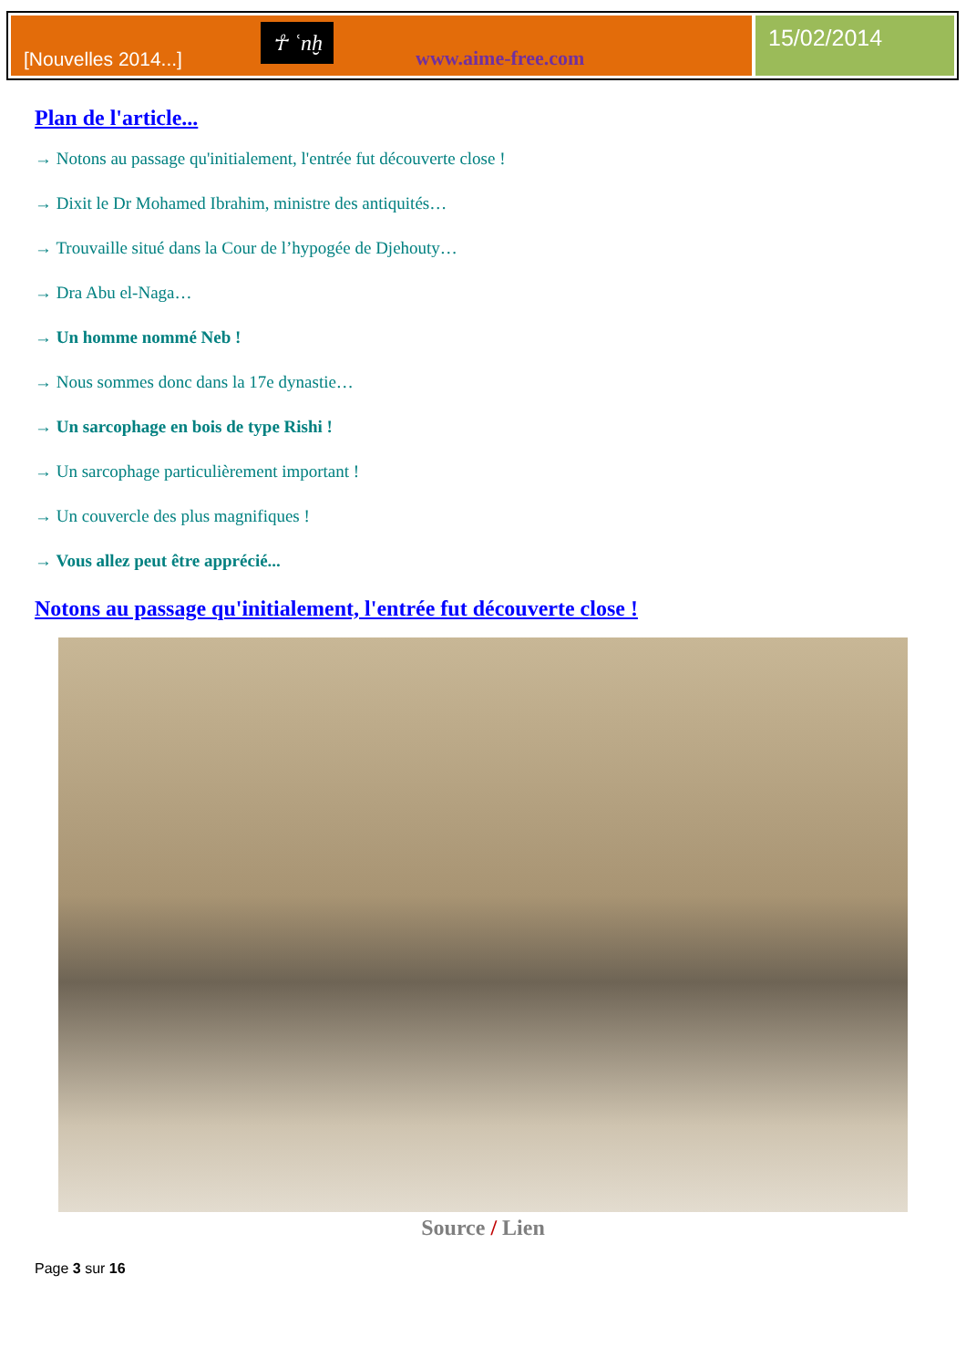[Nouvelles 2014...]
☥ ʿnḫ
www.aime-free.com
15/02/2014
Plan de l'article...
→ Notons au passage qu'initialement, l'entrée fut découverte close !
→ Dixit le Dr Mohamed Ibrahim, ministre des antiquités…
→ Trouvaille situé dans la Cour de l’hypogée de Djehouty…
→ Dra Abu el-Naga…
→ Un homme nommé Neb !
→ Nous sommes donc dans la 17e dynastie…
→ Un sarcophage en bois de type Rishi !
→ Un sarcophage particulièrement important !
→ Un couvercle des plus magnifiques !
→ Vous allez peut être apprécié...
Notons au passage qu'initialement, l'entrée fut découverte close !
Source / Lien
Page 3 sur 16